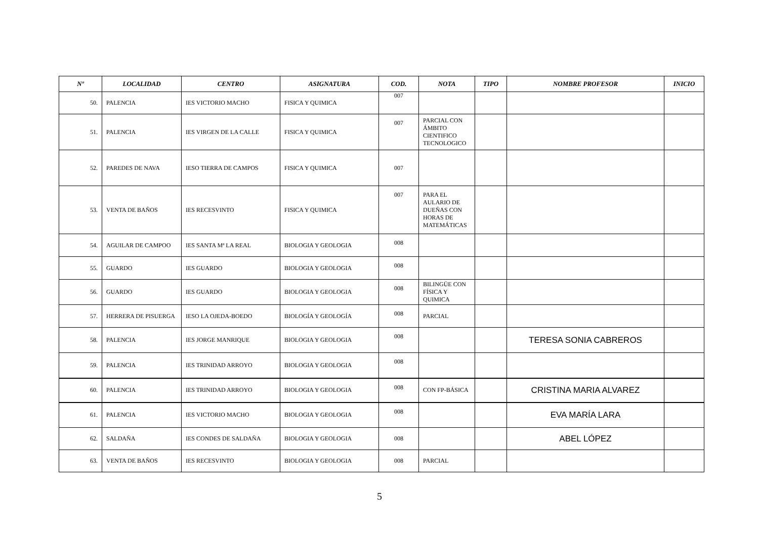| Nº | LOCALIDAD | CENTRO | ASIGNATURA | COD. | NOTA | TIPO | NOMBRE PROFESOR | INICIO |
| --- | --- | --- | --- | --- | --- | --- | --- | --- |
| 50. | PALENCIA | IES VICTORIO MACHO | FISICA Y QUIMICA | 007 | | | | |
| 51. | PALENCIA | IES VIRGEN DE LA CALLE | FISICA Y QUIMICA | 007 | PARCIAL CON ÁMBITO CIENTIFICO TECNOLOGICO | | | |
| 52. | PAREDES DE NAVA | IESO TIERRA DE CAMPOS | FISICA Y QUIMICA | 007 | | | | |
| 53. | VENTA DE BAÑOS | IES RECESVINTO | FISICA Y QUIMICA | 007 | PARA EL AULARIO DE DUEÑAS CON HORAS DE MATEMÁTICAS | | | |
| 54. | AGUILAR DE CAMPOO | IES SANTA Mª LA REAL | BIOLOGIA Y GEOLOGIA | 008 | | | | |
| 55. | GUARDO | IES GUARDO | BIOLOGIA Y GEOLOGIA | 008 | | | | |
| 56. | GUARDO | IES GUARDO | BIOLOGIA Y GEOLOGIA | 008 | BILINGÜE CON FÍSICA Y QUIMICA | | | |
| 57. | HERRERA DE PISUERGA | IESO LA OJEDA-BOEDO | BIOLOGÍA Y GEOLOGÍA | 008 | PARCIAL | | | |
| 58. | PALENCIA | IES JORGE MANRIQUE | BIOLOGIA Y GEOLOGIA | 008 | | | TERESA SONIA CABREROS | |
| 59. | PALENCIA | IES TRINIDAD ARROYO | BIOLOGIA Y GEOLOGIA | 008 | | | | |
| 60. | PALENCIA | IES TRINIDAD ARROYO | BIOLOGIA Y GEOLOGIA | 008 | CON FP-BÁSICA | | CRISTINA MARIA ALVAREZ | |
| 61. | PALENCIA | IES VICTORIO MACHO | BIOLOGIA Y GEOLOGIA | 008 | | | EVA MARÍA LARA | |
| 62. | SALDAÑA | IES CONDES DE SALDAÑA | BIOLOGIA Y GEOLOGIA | 008 | | | ABEL LÓPEZ | |
| 63. | VENTA DE BAÑOS | IES RECESVINTO | BIOLOGIA Y GEOLOGIA | 008 | PARCIAL | | | |
5